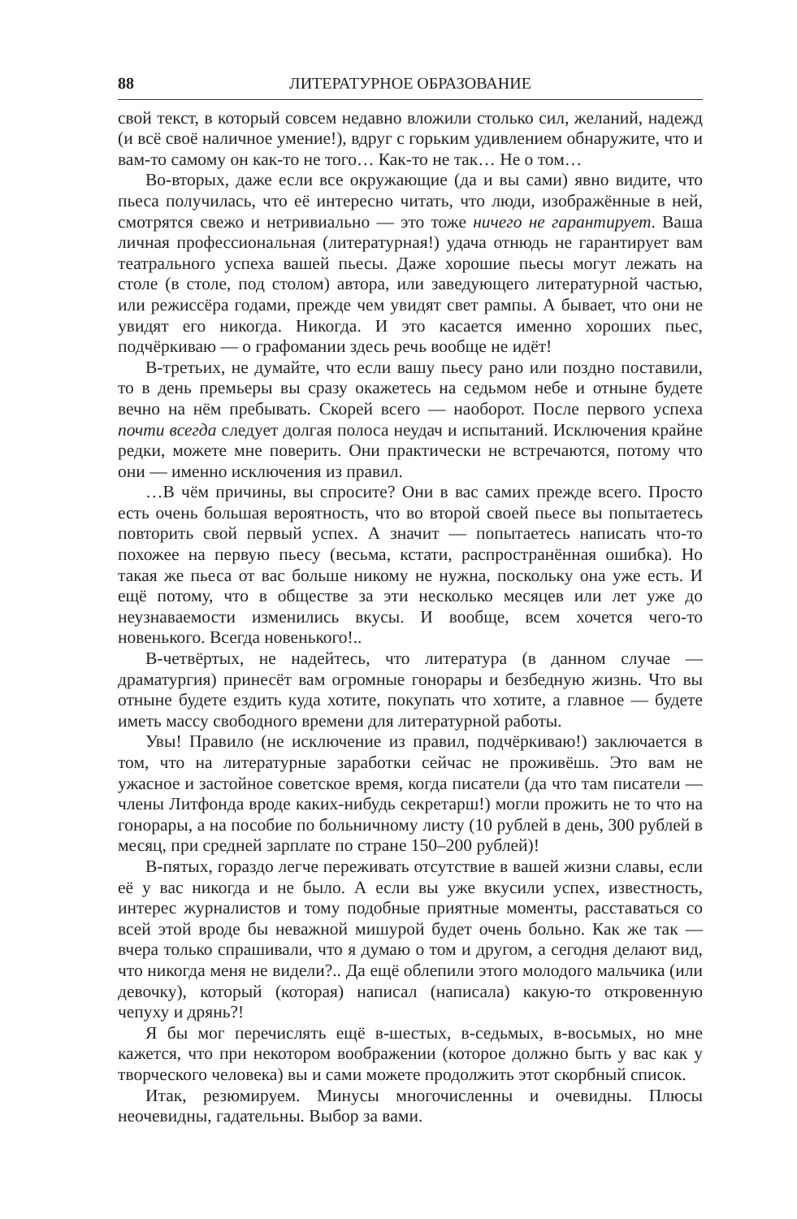88 ЛИТЕРАТУРНОЕ ОБРАЗОВАНИЕ
свой текст, в который совсем недавно вложили столько сил, желаний, надежд (и всё своё наличное умение!), вдруг с горьким удивлением обнаружите, что и вам-то самому он как-то не того… Как-то не так… Не о том…
Во-вторых, даже если все окружающие (да и вы сами) явно видите, что пьеса получилась, что её интересно читать, что люди, изображённые в ней, смотрятся свежо и нетривиально — это тоже ничего не гарантирует. Ваша личная профессиональная (литературная!) удача отнюдь не гарантирует вам театрального успеха вашей пьесы. Даже хорошие пьесы могут лежать на столе (в столе, под столом) автора, или заведующего литературной частью, или режиссёра годами, прежде чем увидят свет рампы. А бывает, что они не увидят его никогда. Никогда. И это касается именно хороших пьес, подчёркиваю — о графомании здесь речь вообще не идёт!
В-третьих, не думайте, что если вашу пьесу рано или поздно поставили, то в день премьеры вы сразу окажетесь на седьмом небе и отныне будете вечно на нём пребывать. Скорей всего — наоборот. После первого успеха почти всегда следует долгая полоса неудач и испытаний. Исключения крайне редки, можете мне поверить. Они практически не встречаются, потому что они — именно исключения из правил.
…В чём причины, вы спросите? Они в вас самих прежде всего. Просто есть очень большая вероятность, что во второй своей пьесе вы попытаетесь повторить свой первый успех. А значит — попытаетесь написать что-то похожее на первую пьесу (весьма, кстати, распространённая ошибка). Но такая же пьеса от вас больше никому не нужна, поскольку она уже есть. И ещё потому, что в обществе за эти несколько месяцев или лет уже до неузнаваемости изменились вкусы. И вообще, всем хочется чего-то новенького. Всегда новенького!..
В-четвёртых, не надейтесь, что литература (в данном случае — драматургия) принесёт вам огромные гонорары и безбедную жизнь. Что вы отныне будете ездить куда хотите, покупать что хотите, а главное — будете иметь массу свободного времени для литературной работы.
Увы! Правило (не исключение из правил, подчёркиваю!) заключается в том, что на литературные заработки сейчас не проживёшь. Это вам не ужасное и застойное советское время, когда писатели (да что там писатели — члены Литфонда вроде каких-нибудь секретарш!) могли прожить не то что на гонорары, а на пособие по больничному листу (10 рублей в день, 300 рублей в месяц, при средней зарплате по стране 150–200 рублей)!
В-пятых, гораздо легче переживать отсутствие в вашей жизни славы, если её у вас никогда и не было. А если вы уже вкусили успех, известность, интерес журналистов и тому подобные приятные моменты, расставаться со всей этой вроде бы неважной мишурой будет очень больно. Как же так — вчера только спрашивали, что я думаю о том и другом, а сегодня делают вид, что никогда меня не видели?.. Да ещё облепили этого молодого мальчика (или девочку), который (которая) написал (написала) какую-то откровенную чепуху и дрянь?!
Я бы мог перечислять ещё в-шестых, в-седьмых, в-восьмых, но мне кажется, что при некотором воображении (которое должно быть у вас как у творческого человека) вы и сами можете продолжить этот скорбный список.
Итак, резюмируем. Минусы многочисленны и очевидны. Плюсы неочевидны, гадательны. Выбор за вами.